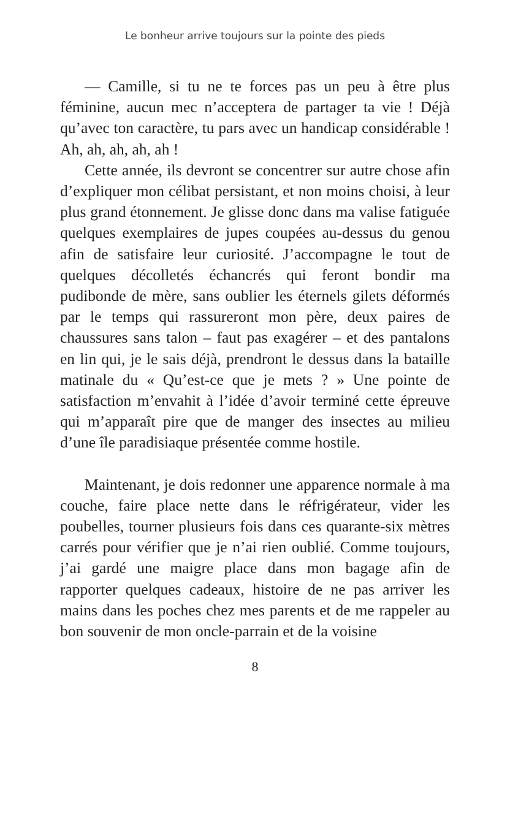Le bonheur arrive toujours sur la pointe des pieds
— Camille, si tu ne te forces pas un peu à être plus féminine, aucun mec n’acceptera de partager ta vie ! Déjà qu’avec ton caractère, tu pars avec un handicap considérable ! Ah, ah, ah, ah, ah !
Cette année, ils devront se concentrer sur autre chose afin d’expliquer mon célibat persistant, et non moins choisi, à leur plus grand étonnement. Je glisse donc dans ma valise fatiguée quelques exemplaires de jupes coupées au-dessus du genou afin de satisfaire leur curiosité. J’accompagne le tout de quelques décolletés échancrés qui feront bondir ma pudibonde de mère, sans oublier les éternels gilets déformés par le temps qui rassureront mon père, deux paires de chaussures sans talon – faut pas exagérer – et des pantalons en lin qui, je le sais déjà, prendront le dessus dans la bataille matinale du « Qu’est-ce que je mets ? » Une pointe de satisfaction m’envahit à l’idée d’avoir terminé cette épreuve qui m’apparaît pire que de manger des insectes au milieu d’une île paradisiaque présentée comme hostile.
Maintenant, je dois redonner une apparence normale à ma couche, faire place nette dans le réfrigérateur, vider les poubelles, tourner plusieurs fois dans ces quarante-six mètres carrés pour vérifier que je n’ai rien oublié. Comme toujours, j’ai gardé une maigre place dans mon bagage afin de rapporter quelques cadeaux, histoire de ne pas arriver les mains dans les poches chez mes parents et de me rappeler au bon souvenir de mon oncle-parrain et de la voisine
8